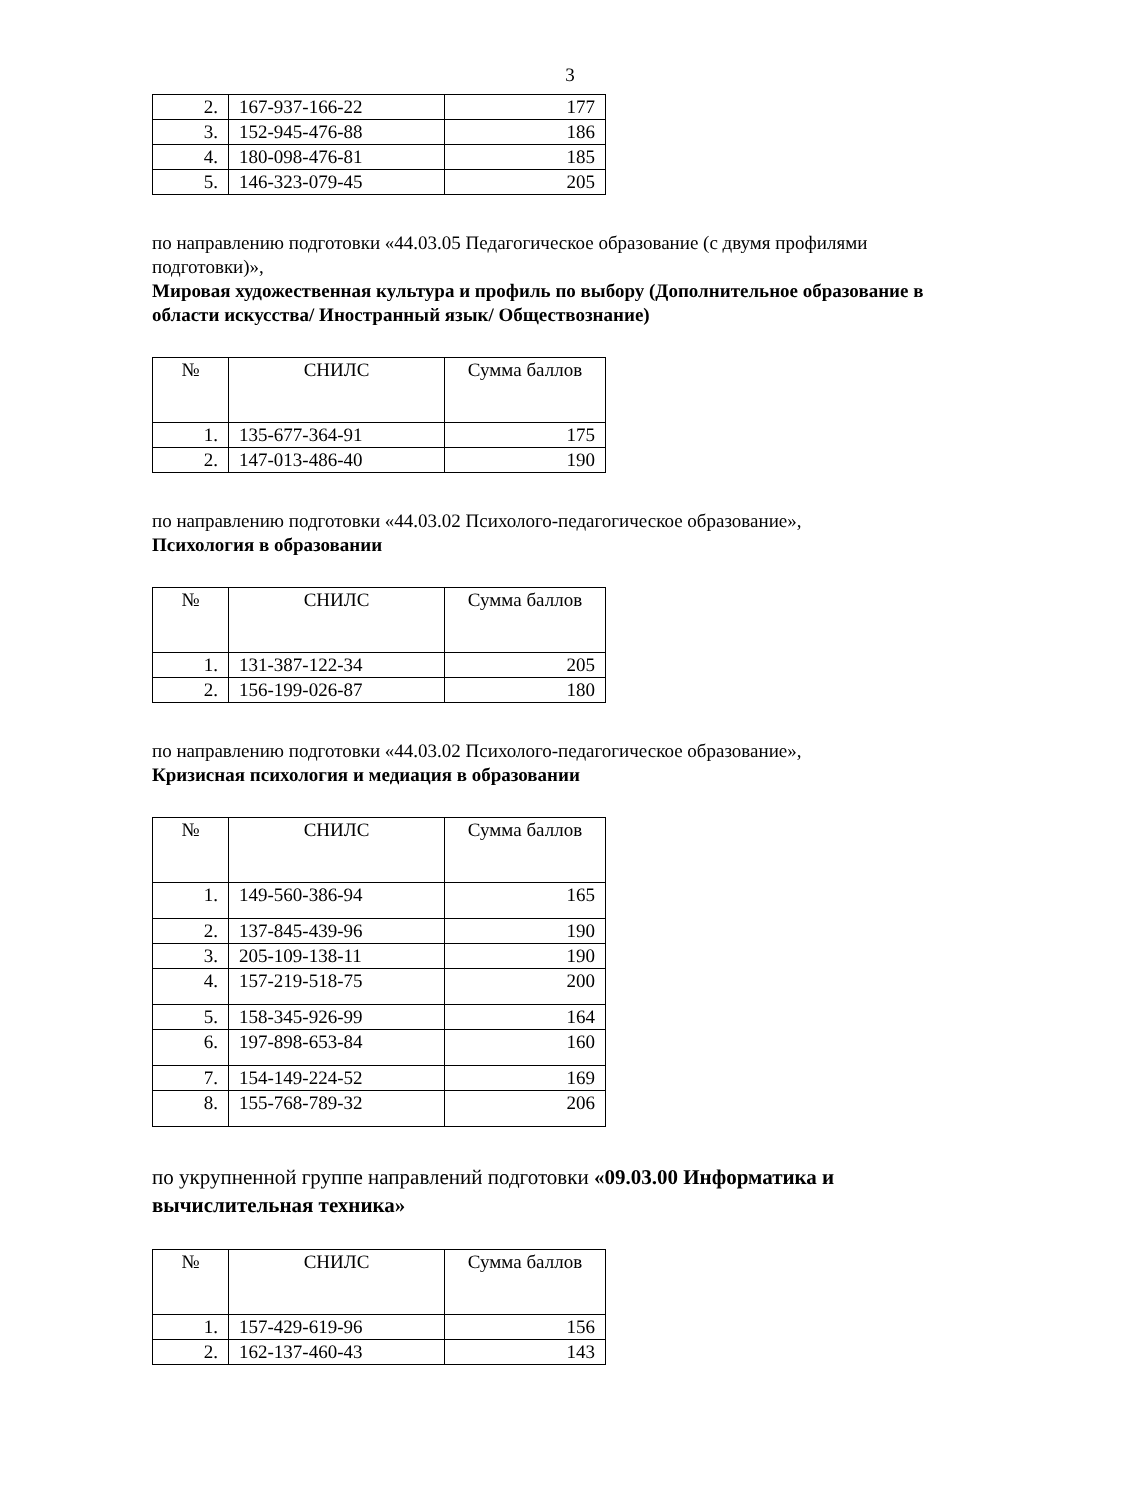3
| 2. | 167-937-166-22 | 177 |
| 3. | 152-945-476-88 | 186 |
| 4. | 180-098-476-81 | 185 |
| 5. | 146-323-079-45 | 205 |
по направлению подготовки «44.03.05 Педагогическое образование (с двумя профилями подготовки)»,
Мировая художественная культура и профиль по выбору (Дополнительное образование в области искусства/ Иностранный язык/ Обществознание)
| № | СНИЛС | Сумма баллов |
| 1. | 135-677-364-91 | 175 |
| 2. | 147-013-486-40 | 190 |
по направлению подготовки «44.03.02 Психолого-педагогическое образование»,
Психология в образовании
| № | СНИЛС | Сумма баллов |
| 1. | 131-387-122-34 | 205 |
| 2. | 156-199-026-87 | 180 |
по направлению подготовки «44.03.02 Психолого-педагогическое образование»,
Кризисная психология и медиация в образовании
| № | СНИЛС | Сумма баллов |
| 1. | 149-560-386-94 | 165 |
| 2. | 137-845-439-96 | 190 |
| 3. | 205-109-138-11 | 190 |
| 4. | 157-219-518-75 | 200 |
| 5. | 158-345-926-99 | 164 |
| 6. | 197-898-653-84 | 160 |
| 7. | 154-149-224-52 | 169 |
| 8. | 155-768-789-32 | 206 |
по укрупненной группе направлений подготовки «09.03.00 Информатика и вычислительная техника»
| № | СНИЛС | Сумма баллов |
| 1. | 157-429-619-96 | 156 |
| 2. | 162-137-460-43 | 143 |